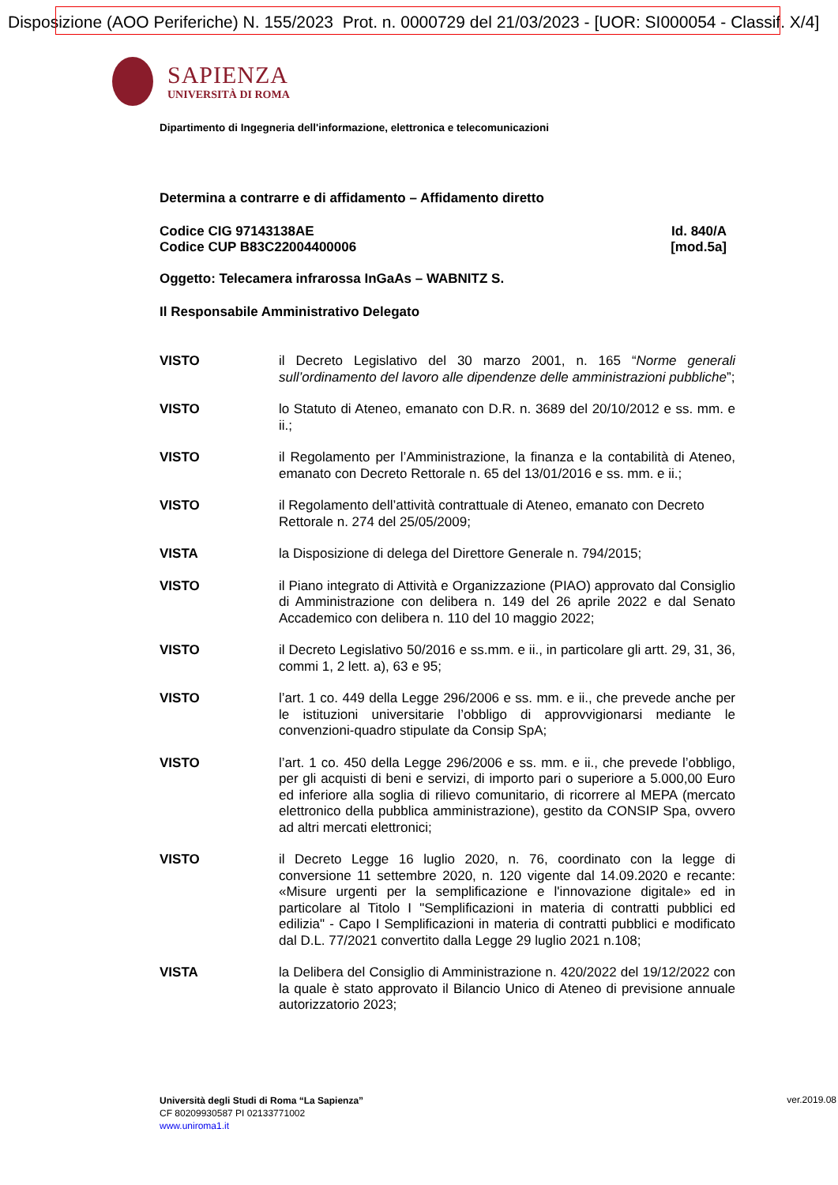Disposizione (AOO Periferiche) N. 155/2023 Prot. n. 0000729 del 21/03/2023 - [UOR: SI000054 - Classif. X/4]
SAPIENZA
UNIVERSITÀ DI ROMA
Dipartimento di Ingegneria dell'informazione, elettronica e telecomunicazioni
Determina a contrarre e di affidamento – Affidamento diretto
Codice CIG 97143138AE
Codice CUP B83C22004400006
Id. 840/A
[mod.5a]
Oggetto: Telecamera infrarossa InGaAs – WABNITZ S.
Il Responsabile Amministrativo Delegato
VISTO il Decreto Legislativo del 30 marzo 2001, n. 165 “Norme generali sull’ordinamento del lavoro alle dipendenze delle amministrazioni pubbliche”;
VISTO lo Statuto di Ateneo, emanato con D.R. n. 3689 del 20/10/2012 e ss. mm. e ii.;
VISTO il Regolamento per l’Amministrazione, la finanza e la contabilità di Ateneo, emanato con Decreto Rettorale n. 65 del 13/01/2016 e ss. mm. e ii.;
VISTO il Regolamento dell’attività contrattuale di Ateneo, emanato con Decreto Rettorale n. 274 del 25/05/2009;
VISTA la Disposizione di delega del Direttore Generale n. 794/2015;
VISTO il Piano integrato di Attività e Organizzazione (PIAO) approvato dal Consiglio di Amministrazione con delibera n. 149 del 26 aprile 2022 e dal Senato Accademico con delibera n. 110 del 10 maggio 2022;
VISTO il Decreto Legislativo 50/2016 e ss.mm. e ii., in particolare gli artt. 29, 31, 36, commi 1, 2 lett. a), 63 e 95;
VISTO l’art. 1 co. 449 della Legge 296/2006 e ss. mm. e ii., che prevede anche per le istituzioni universitarie l’obbligo di approvvigionarsi mediante le convenzioni-quadro stipulate da Consip SpA;
VISTO l’art. 1 co. 450 della Legge 296/2006 e ss. mm. e ii., che prevede l’obbligo, per gli acquisti di beni e servizi, di importo pari o superiore a 5.000,00 Euro ed inferiore alla soglia di rilievo comunitario, di ricorrere al MEPA (mercato elettronico della pubblica amministrazione), gestito da CONSIP Spa, ovvero ad altri mercati elettronici;
VISTO il Decreto Legge 16 luglio 2020, n. 76, coordinato con la legge di conversione 11 settembre 2020, n. 120 vigente dal 14.09.2020 e recante: «Misure urgenti per la semplificazione e l'innovazione digitale» ed in particolare al Titolo I "Semplificazioni in materia di contratti pubblici ed edilizia" - Capo I Semplificazioni in materia di contratti pubblici e modificato dal D.L. 77/2021 convertito dalla Legge 29 luglio 2021 n.108;
VISTA la Delibera del Consiglio di Amministrazione n. 420/2022 del 19/12/2022 con la quale è stato approvato il Bilancio Unico di Ateneo di previsione annuale autorizzatorio 2023;
Università degli Studi di Roma “La Sapienza”
CF 80209930587 PI 02133771002
www.uniroma1.it
ver.2019.08